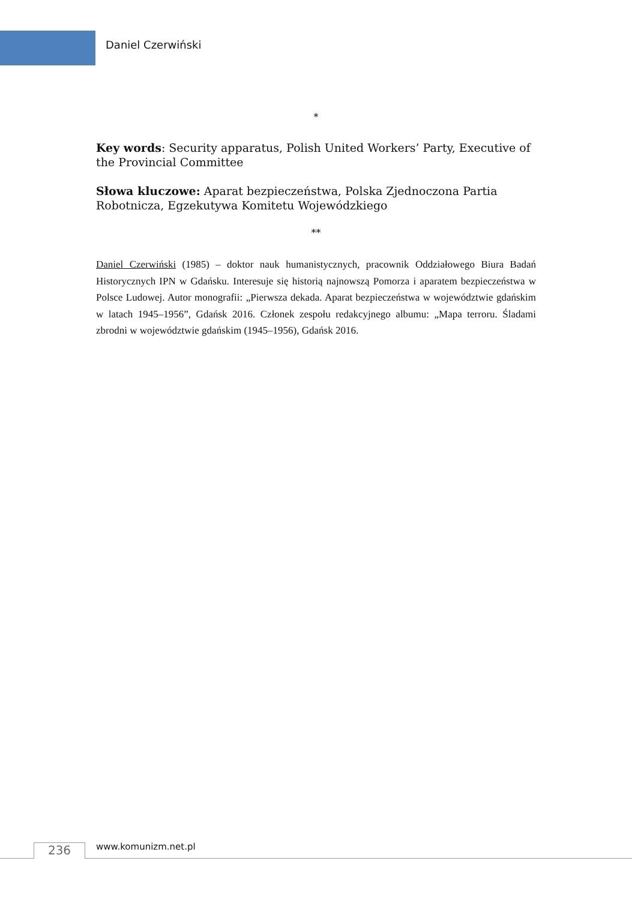Daniel Czerwiński
*
Key words: Security apparatus, Polish United Workers’ Party, Executive of the Provincial Committee
Słowa kluczowe: Aparat bezpieczeństwa, Polska Zjednoczona Partia Robotnicza, Egzekutywa Komitetu Wojewódzkiego
**
Daniel Czerwiński (1985) – doktor nauk humanistycznych, pracownik Oddziałowego Biura Badań Historycznych IPN w Gdańsku. Interesuje się historią najnowszą Pomorza i aparatem bezpieczeństwa w Polsce Ludowej. Autor monografii: „Pierwsza dekada. Aparat bezpieczeństwa w województwie gdańskim w latach 1945–1956”, Gdańsk 2016. Członek zespołu redakcyjnego albumu: „Mapa terroru. Śladami zbrodni w województwie gdańskim (1945–1956), Gdańsk 2016.
236 www.komunizm.net.pl